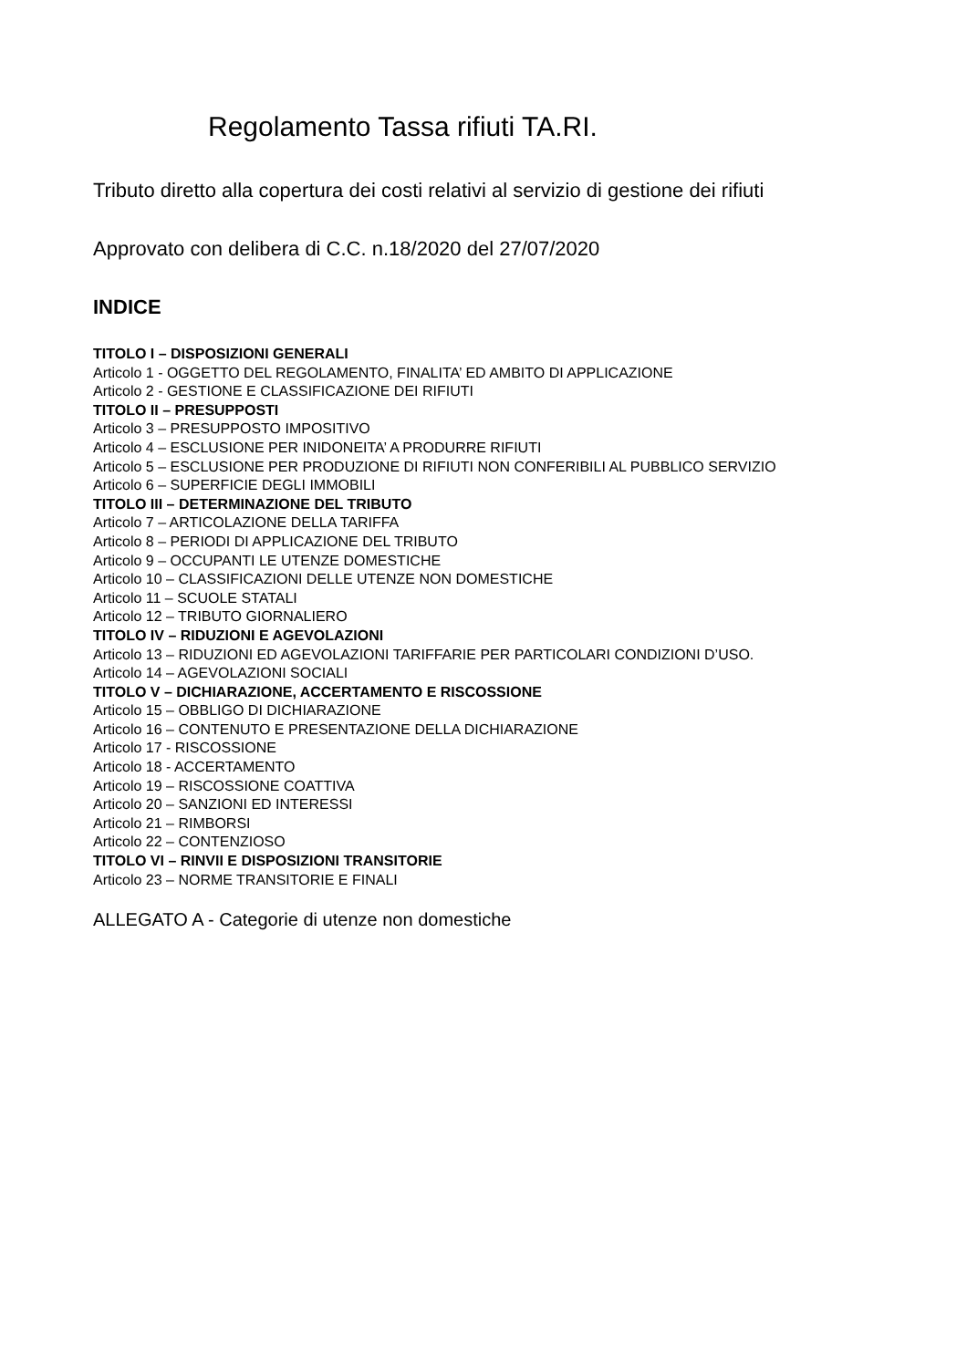Regolamento Tassa rifiuti TA.RI.
Tributo diretto alla copertura dei costi relativi al servizio di gestione dei rifiuti
Approvato con delibera di C.C. n.18/2020 del 27/07/2020
INDICE
TITOLO I – DISPOSIZIONI GENERALI
Articolo 1 - OGGETTO DEL REGOLAMENTO, FINALITA’ ED AMBITO DI APPLICAZIONE
Articolo 2 - GESTIONE E CLASSIFICAZIONE DEI RIFIUTI
TITOLO II – PRESUPPOSTI
Articolo 3 – PRESUPPOSTO IMPOSITIVO
Articolo 4 – ESCLUSIONE PER INIDONEITA’ A PRODURRE RIFIUTI
Articolo 5 – ESCLUSIONE PER PRODUZIONE DI RIFIUTI NON CONFERIBILI AL PUBBLICO SERVIZIO
Articolo 6 – SUPERFICIE DEGLI IMMOBILI
TITOLO III – DETERMINAZIONE DEL TRIBUTO
Articolo 7 – ARTICOLAZIONE DELLA TARIFFA
Articolo 8 – PERIODI DI APPLICAZIONE DEL TRIBUTO
Articolo 9 – OCCUPANTI LE UTENZE DOMESTICHE
Articolo 10 – CLASSIFICAZIONI DELLE UTENZE NON DOMESTICHE
Articolo 11 – SCUOLE STATALI
Articolo 12 – TRIBUTO GIORNALIERO
TITOLO IV – RIDUZIONI E AGEVOLAZIONI
Articolo 13 – RIDUZIONI ED AGEVOLAZIONI TARIFFARIE PER PARTICOLARI CONDIZIONI D’USO.
Articolo 14 – AGEVOLAZIONI SOCIALI
TITOLO V – DICHIARAZIONE, ACCERTAMENTO E RISCOSSIONE
Articolo 15 – OBBLIGO DI DICHIARAZIONE
Articolo 16 – CONTENUTO E PRESENTAZIONE DELLA DICHIARAZIONE
Articolo 17 - RISCOSSIONE
Articolo 18 - ACCERTAMENTO
Articolo 19 – RISCOSSIONE COATTIVA
Articolo 20 – SANZIONI ED INTERESSI
Articolo 21 – RIMBORSI
Articolo 22 – CONTENZIOSO
TITOLO VI – RINVII E DISPOSIZIONI TRANSITORIE
Articolo 23 – NORME TRANSITORIE E FINALI
ALLEGATO A - Categorie di utenze non domestiche